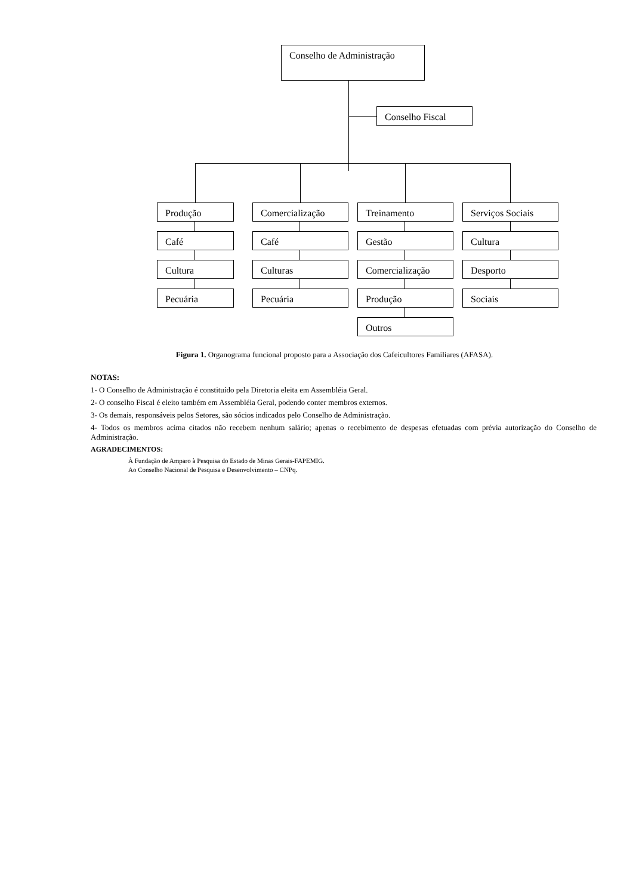Conselho de Administração
Conselho Fiscal
Produção
Café
Cultura
Pecuária
Comercialização
Café
Culturas
Pecuária
Treinamento
Gestão
Comercialização
Produção
Outros
Serviços Sociais
Cultura
Desporto
Sociais
Figura 1. Organograma funcional proposto para a Associação dos Cafeicultores Familiares (AFASA).
NOTAS:
1- O Conselho de Administração é constituído pela Diretoria eleita em Assembléia Geral.
2- O conselho Fiscal é eleito também em Assembléia Geral, podendo conter membros externos.
3- Os demais, responsáveis pelos Setores, são sócios indicados pelo Conselho de Administração.
4- Todos os membros acima citados não recebem nenhum salário; apenas o recebimento de despesas efetuadas com prévia autorização do Conselho de Administração.
AGRADECIMENTOS:
À Fundação de Amparo à Pesquisa do Estado de Minas Gerais-FAPEMIG.
Ao Conselho Nacional de Pesquisa e Desenvolvimento – CNPq.